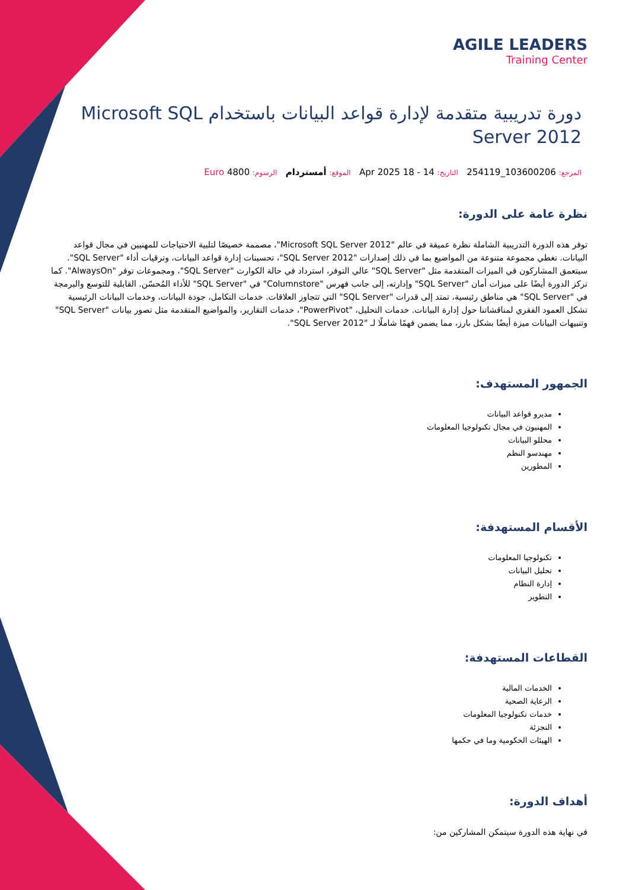AGILE LEADERS
Training Center
دورة تدريبية متقدمة لإدارة قواعد البيانات باستخدام Microsoft SQL Server 2012
المرجع: 103600206_254119 التاريخ: 14 - 18 Apr 2025 الموقع: أمستردام الرسوم: 4800 Euro
نظرة عامة على الدورة:
توفر هذه الدورة التدريبية الشاملة نظرة عميقة في عالم "Microsoft SQL Server 2012"، مصممة خصيصًا لتلبية الاحتياجات للمهنيين في مجال قواعد البيانات. تغطي مجموعة متنوعة من المواضيع بما في ذلك إصدارات "SQL Server 2012"، تحسينات إدارة قواعد البيانات، وترقيات أداء "SQL Server". سيتعمق المشاركون في الميزات المتقدمة مثل "SQL Server" عالي التوفر، استرداد في حالة الكوارث "SQL Server"، ومجموعات توفر "AlwaysOn". كما تركز الدورة أيضًا على ميزات أمان "SQL Server" وإدارته، إلى جانب فهرس "Columnstore" في "SQL Server" للأداء المُحسّن. القابلية للتوسع والبرمجة في "SQL Server" هي مناطق رئيسية، تمتد إلى قدرات "SQL Server" التي تتجاوز العلاقات. خدمات التكامل، جودة البيانات، وخدمات البيانات الرئيسية تشكل العمود الفقري لمناقشاتنا حول إدارة البيانات. خدمات التحليل، "PowerPivot"، خدمات التقارير، والمواضيع المتقدمة مثل تصور بيانات "SQL Server" وتنبيهات البيانات ميزة أيضًا بشكل بارز، مما يضمن فهمًا شاملًا لـ "SQL Server 2012".
الجمهور المستهدف:
مديرو قواعد البيانات
المهنيون في مجال تكنولوجيا المعلومات
محللو البيانات
مهندسو النظم
المطورين
الأقسام المستهدفة:
تكنولوجيا المعلومات
تحليل البيانات
إدارة النظام
التطوير
القطاعات المستهدفة:
الخدمات المالية
الرعاية الصحية
خدمات تكنولوجيا المعلومات
التجزئة
الهيئات الحكومية وما في حكمها
أهداف الدورة:
في نهاية هذه الدورة سيتمكن المشاركين من: